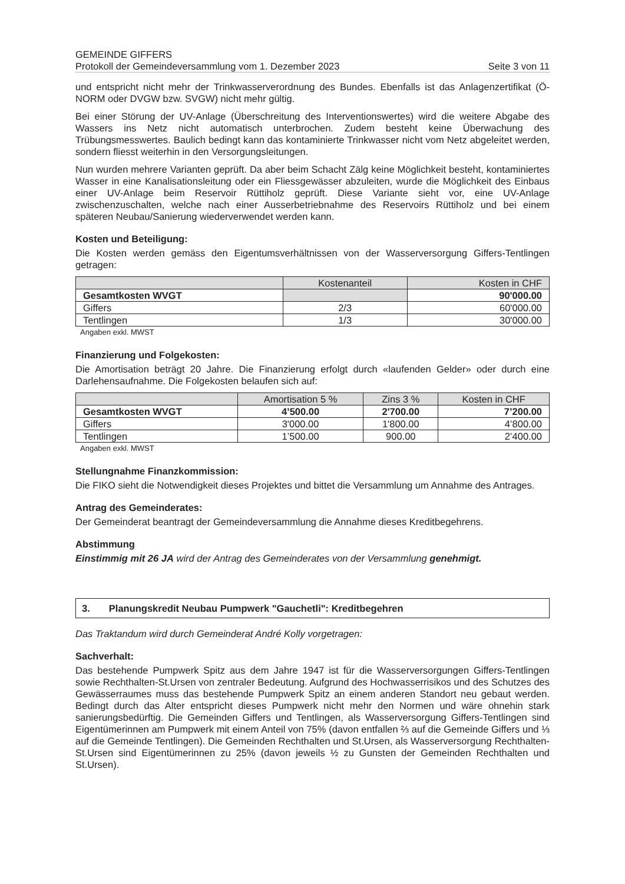GEMEINDE GIFFERS
Protokoll der Gemeindeversammlung vom 1. Dezember 2023 Seite 3 von 11
und entspricht nicht mehr der Trinkwasserverordnung des Bundes. Ebenfalls ist das Anlagenzertifikat (Ö-NORM oder DVGW bzw. SVGW) nicht mehr gültig.
Bei einer Störung der UV-Anlage (Überschreitung des Interventionswertes) wird die weitere Abgabe des Wassers ins Netz nicht automatisch unterbrochen. Zudem besteht keine Überwachung des Trübungsmesswertes. Baulich bedingt kann das kontaminierte Trinkwasser nicht vom Netz abgeleitet werden, sondern fliesst weiterhin in den Versorgungsleitungen.
Nun wurden mehrere Varianten geprüft. Da aber beim Schacht Zälg keine Möglichkeit besteht, kontaminiertes Wasser in eine Kanalisationsleitung oder ein Fliessgewässer abzuleiten, wurde die Möglichkeit des Einbaus einer UV-Anlage beim Reservoir Rüttiholz geprüft. Diese Variante sieht vor, eine UV-Anlage zwischenzuschalten, welche nach einer Ausserbetriebnahme des Reservoirs Rüttiholz und bei einem späteren Neubau/Sanierung wiederverwendet werden kann.
Kosten und Beteiligung:
Die Kosten werden gemäss den Eigentumsverhältnissen von der Wasserversorgung Giffers-Tentlingen getragen:
| | Kostenanteil | Kosten in CHF |
| --- | --- | --- |
| Gesamtkosten WVGT | | 90'000.00 |
| Giffers | 2/3 | 60'000.00 |
| Tentlingen | 1/3 | 30'000.00 |
Angaben exkl. MWST
Finanzierung und Folgekosten:
Die Amortisation beträgt 20 Jahre. Die Finanzierung erfolgt durch «laufenden Gelder» oder durch eine Darlehensaufnahme. Die Folgekosten belaufen sich auf:
| | Amortisation 5 % | Zins 3 % | Kosten in CHF |
| --- | --- | --- | --- |
| Gesamtkosten WVGT | 4’500.00 | 2'700.00 | 7’200.00 |
| Giffers | 3'000.00 | 1'800.00 | 4’800.00 |
| Tentlingen | 1’500.00 | 900.00 | 2’400.00 |
Angaben exkl. MWST
Stellungnahme Finanzkommission:
Die FIKO sieht die Notwendigkeit dieses Projektes und bittet die Versammlung um Annahme des Antrages.
Antrag des Gemeinderates:
Der Gemeinderat beantragt der Gemeindeversammlung die Annahme dieses Kreditbegehrens.
Abstimmung
Einstimmig mit 26 JA wird der Antrag des Gemeinderates von der Versammlung genehmigt.
3. Planungskredit Neubau Pumpwerk "Gauchetli": Kreditbegehren
Das Traktandum wird durch Gemeinderat André Kolly vorgetragen:
Sachverhalt:
Das bestehende Pumpwerk Spitz aus dem Jahre 1947 ist für die Wasserversorgungen Giffers-Tentlingen sowie Rechthalten-St.Ursen von zentraler Bedeutung. Aufgrund des Hochwasserrisikos und des Schutzes des Gewässerraumes muss das bestehende Pumpwerk Spitz an einem anderen Standort neu gebaut werden. Bedingt durch das Alter entspricht dieses Pumpwerk nicht mehr den Normen und wäre ohnehin stark sanierungsbedürftig. Die Gemeinden Giffers und Tentlingen, als Wasserversorgung Giffers-Tentlingen sind Eigentümerinnen am Pumpwerk mit einem Anteil von 75% (davon entfallen ⅔ auf die Gemeinde Giffers und ⅓ auf die Gemeinde Tentlingen). Die Gemeinden Rechthalten und St.Ursen, als Wasserversorgung Rechthalten-St.Ursen sind Eigentümerinnen zu 25% (davon jeweils ½ zu Gunsten der Gemeinden Rechthalten und St.Ursen).